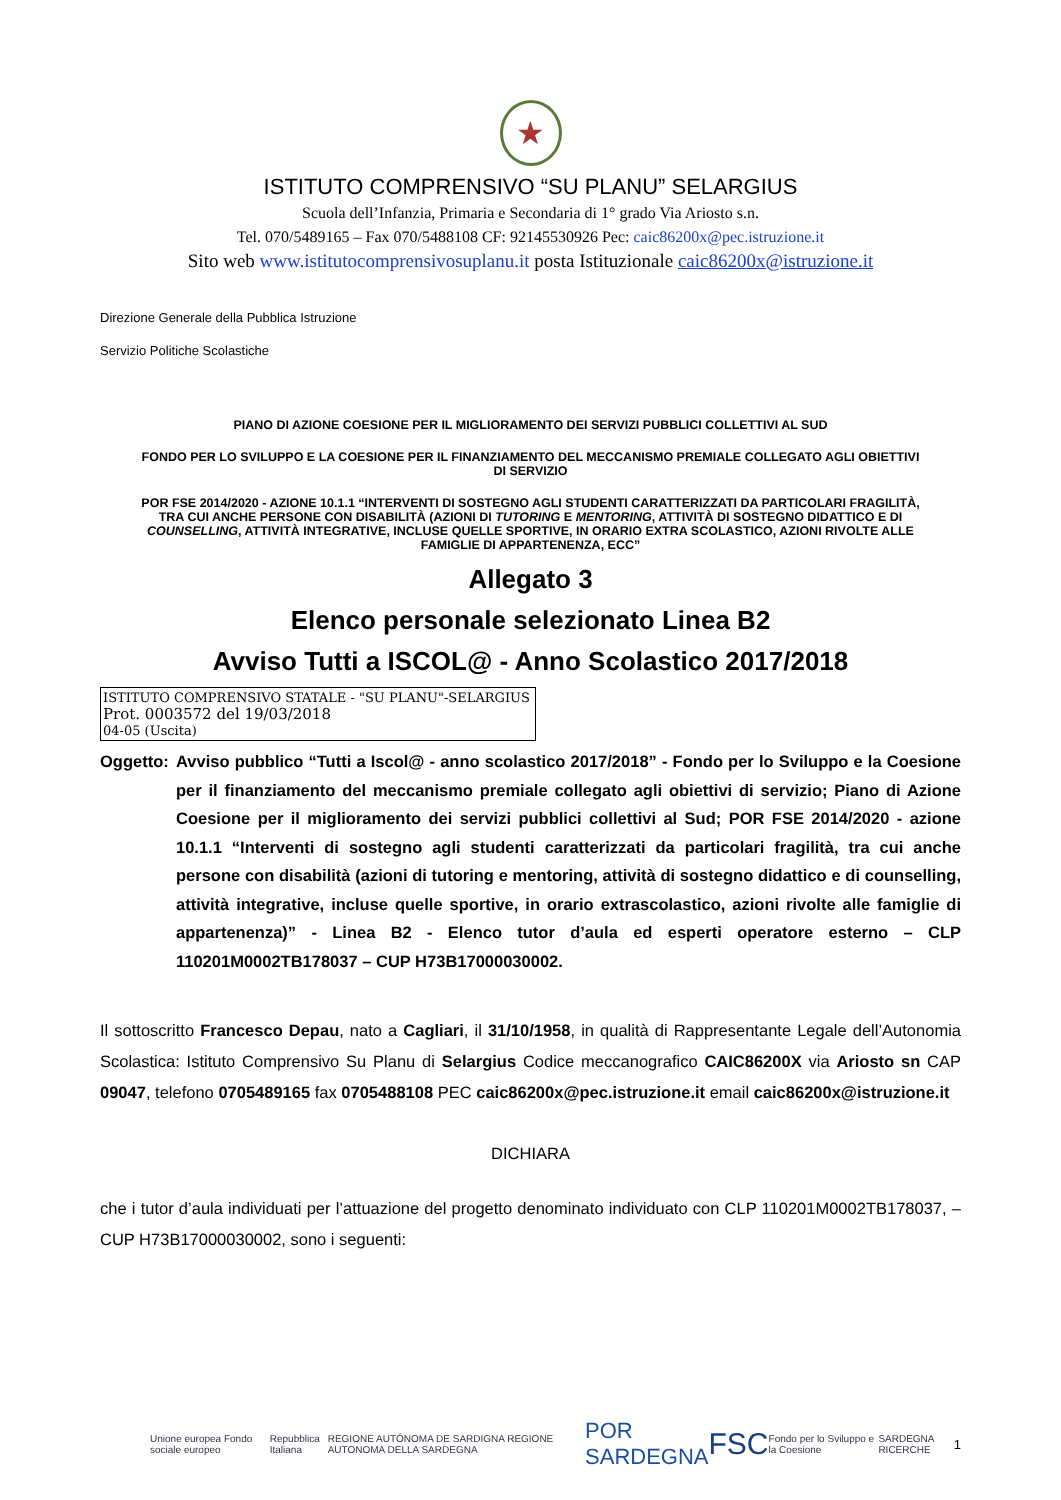★
ISTITUTO COMPRENSIVO “SU PLANU” SELARGIUS
Scuola dell’Infanzia, Primaria e Secondaria di 1° grado Via Ariosto s.n.
Tel. 070/5489165 – Fax 070/5488108 CF: 92145530926 Pec: caic86200x@pec.istruzione.it
Sito web www.istitutocomprensivosuplanu.it posta Istituzionale caic86200x@istruzione.it
Direzione Generale della Pubblica Istruzione
Servizio Politiche Scolastiche
PIANO DI AZIONE COESIONE PER IL MIGLIORAMENTO DEI SERVIZI PUBBLICI COLLETTIVI AL SUD
FONDO PER LO SVILUPPO E LA COESIONE PER IL FINANZIAMENTO DEL MECCANISMO PREMIALE COLLEGATO AGLI OBIETTIVI DI SERVIZIO
POR FSE 2014/2020 - AZIONE 10.1.1 “INTERVENTI DI SOSTEGNO AGLI STUDENTI CARATTERIZZATI DA PARTICOLARI FRAGILITÀ, TRA CUI ANCHE PERSONE CON DISABILITÀ (AZIONI DI TUTORING E MENTORING, ATTIVITÀ DI SOSTEGNO DIDATTICO E DI COUNSELLING, ATTIVITÀ INTEGRATIVE, INCLUSE QUELLE SPORTIVE, IN ORARIO EXTRA SCOLASTICO, AZIONI RIVOLTE ALLE FAMIGLIE DI APPARTENENZA, ECC”
Allegato 3
Elenco personale selezionato Linea B2
Avviso Tutti a ISCOL@ - Anno Scolastico 2017/2018
ISTITUTO COMPRENSIVO STATALE - "SU PLANU"-SELARGIUS
Prot. 0003572 del 19/03/2018
04-05 (Uscita)
Oggetto:
Avviso pubblico “Tutti a Iscol@ - anno scolastico 2017/2018” - Fondo per lo Sviluppo e la Coesione per il finanziamento del meccanismo premiale collegato agli obiettivi di servizio; Piano di Azione Coesione per il miglioramento dei servizi pubblici collettivi al Sud; POR FSE 2014/2020 - azione 10.1.1 “Interventi di sostegno agli studenti caratterizzati da particolari fragilità, tra cui anche persone con disabilità (azioni di tutoring e mentoring, attività di sostegno didattico e di counselling, attività integrative, incluse quelle sportive, in orario extrascolastico, azioni rivolte alle famiglie di appartenenza)” - Linea B2 - Elenco tutor d’aula ed esperti operatore esterno – CLP 110201M0002TB178037 – CUP H73B17000030002.
Il sottoscritto Francesco Depau, nato a Cagliari, il 31/10/1958, in qualità di Rappresentante Legale dell’Autonomia Scolastica: Istituto Comprensivo Su Planu di Selargius Codice meccanografico CAIC86200X via Ariosto sn CAP 09047, telefono 0705489165 fax 0705488108 PEC caic86200x@pec.istruzione.it email caic86200x@istruzione.it
DICHIARA
che i tutor d’aula individuati per l’attuazione del progetto denominato individuato con CLP 110201M0002TB178037, – CUP H73B17000030002, sono i seguenti:
Unione europea Fondo sociale europeo Repubblica Italiana REGIONE AUTÓNOMA DE SARDIGNA REGIONE AUTONOMA DELLA SARDEGNA POR SARDEGNA FSC Fondo per lo Sviluppo e la Coesione SARDEGNA RICERCHE 1